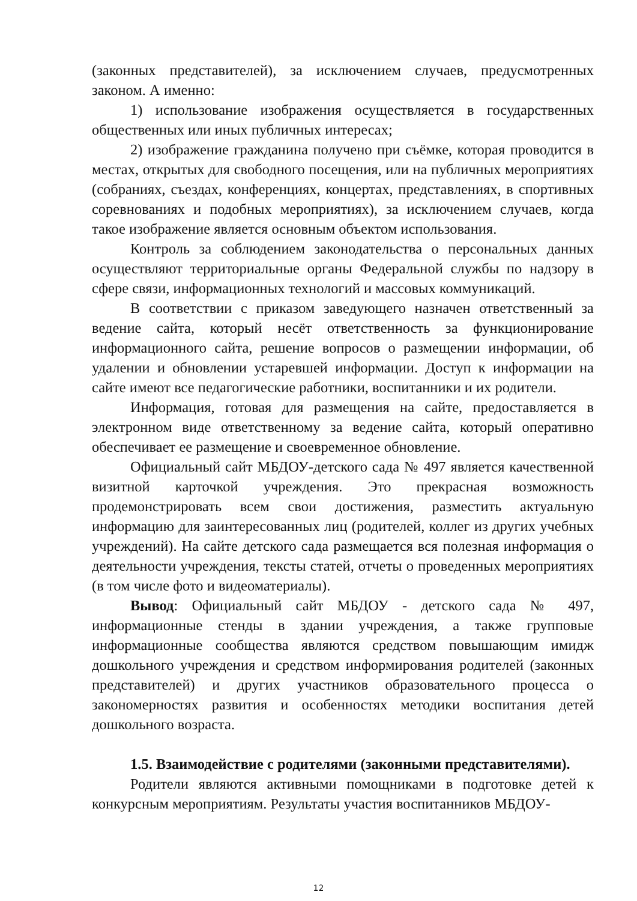(законных представителей), за исключением случаев, предусмотренных законом. А именно:
1) использование изображения осуществляется в государственных общественных или иных публичных интересах;
2) изображение гражданина получено при съёмке, которая проводится в местах, открытых для свободного посещения, или на публичных мероприятиях (собраниях, съездах, конференциях, концертах, представлениях, в спортивных соревнованиях и подобных мероприятиях), за исключением случаев, когда такое изображение является основным объектом использования.
Контроль за соблюдением законодательства о персональных данных осуществляют территориальные органы Федеральной службы по надзору в сфере связи, информационных технологий и массовых коммуникаций.
В соответствии с приказом заведующего назначен ответственный за ведение сайта, который несёт ответственность за функционирование информационного сайта, решение вопросов о размещении информации, об удалении и обновлении устаревшей информации. Доступ к информации на сайте имеют все педагогические работники, воспитанники и их родители.
Информация, готовая для размещения на сайте, предоставляется в электронном виде ответственному за ведение сайта, который оперативно обеспечивает ее размещение и своевременное обновление.
Официальный сайт МБДОУ-детского сада № 497 является качественной визитной карточкой учреждения. Это прекрасная возможность продемонстрировать всем свои достижения, разместить актуальную информацию для заинтересованных лиц (родителей, коллег из других учебных учреждений). На сайте детского сада размещается вся полезная информация о деятельности учреждения, тексты статей, отчеты о проведенных мероприятиях (в том числе фото и видеоматериалы).
Вывод: Официальный сайт МБДОУ - детского сада № 497, информационные стенды в здании учреждения, а также групповые информационные сообщества являются средством повышающим имидж дошкольного учреждения и средством информирования родителей (законных представителей) и других участников образовательного процесса о закономерностях развития и особенностях методики воспитания детей дошкольного возраста.
1.5. Взаимодействие с родителями (законными представителями).
Родители являются активными помощниками в подготовке детей к конкурсным мероприятиям. Результаты участия воспитанников МБДОУ-
12